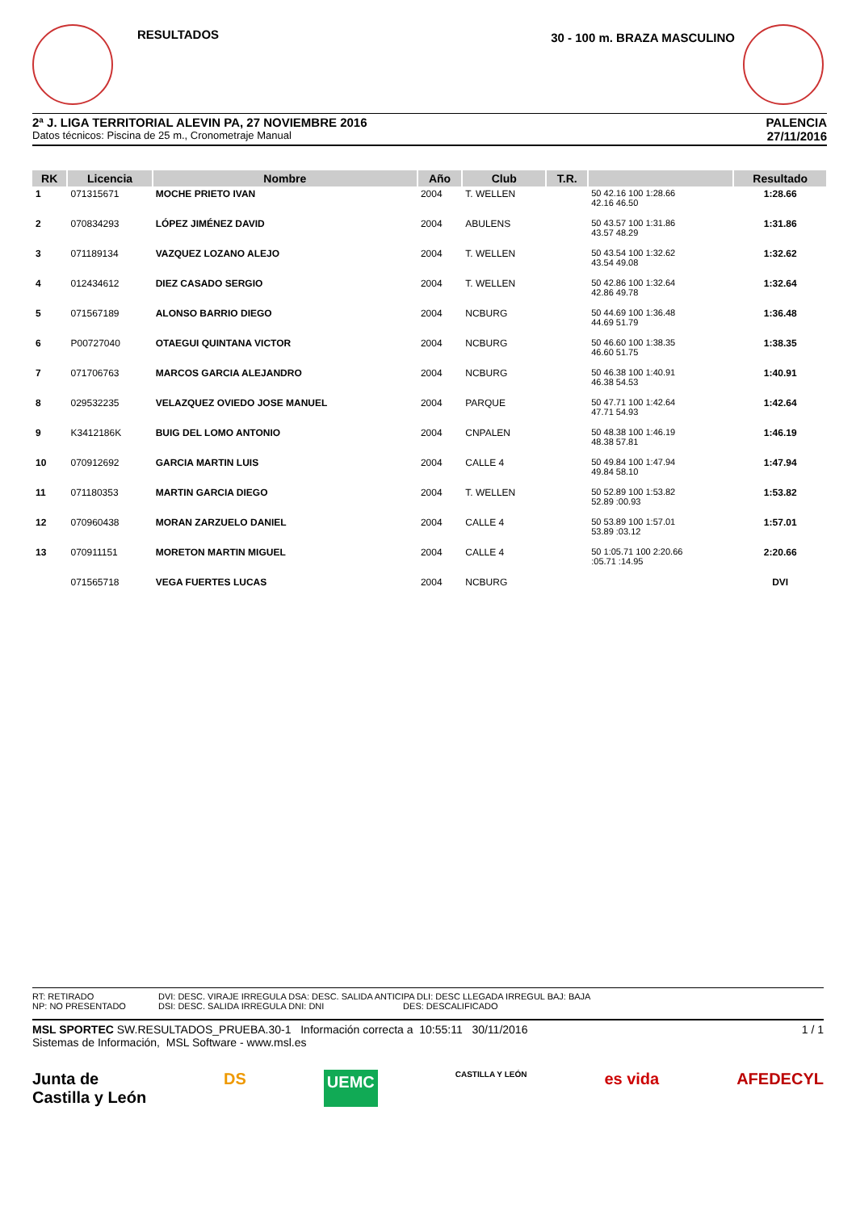RESULTADOS
30 - 100 m. BRAZA MASCULINO
2ª J. LIGA TERRITORIAL ALEVIN PA, 27 NOVIEMBRE 2016
Datos técnicos: Piscina de 25 m., Cronometraje Manual
PALENCIA
27/11/2016
| RK | Licencia | Nombre | Año | Club | T.R. | | Resultado |
| --- | --- | --- | --- | --- | --- | --- | --- |
| 1 | 071315671 | MOCHE PRIETO IVAN | 2004 | T. WELLEN | | 50 42.16 100 1:28.66 42.16 46.50 | 1:28.66 |
| 2 | 070834293 | LÓPEZ JIMÉNEZ DAVID | 2004 | ABULENS | | 50 43.57 100 1:31.86 43.57 48.29 | 1:31.86 |
| 3 | 071189134 | VAZQUEZ LOZANO ALEJO | 2004 | T. WELLEN | | 50 43.54 100 1:32.62 43.54 49.08 | 1:32.62 |
| 4 | 012434612 | DIEZ CASADO SERGIO | 2004 | T. WELLEN | | 50 42.86 100 1:32.64 42.86 49.78 | 1:32.64 |
| 5 | 071567189 | ALONSO BARRIO DIEGO | 2004 | NCBURG | | 50 44.69 100 1:36.48 44.69 51.79 | 1:36.48 |
| 6 | P00727040 | OTAEGUI QUINTANA VICTOR | 2004 | NCBURG | | 50 46.60 100 1:38.35 46.60 51.75 | 1:38.35 |
| 7 | 071706763 | MARCOS GARCIA ALEJANDRO | 2004 | NCBURG | | 50 46.38 100 1:40.91 46.38 54.53 | 1:40.91 |
| 8 | 029532235 | VELAZQUEZ OVIEDO JOSE MANUEL | 2004 | PARQUE | | 50 47.71 100 1:42.64 47.71 54.93 | 1:42.64 |
| 9 | K3412186K | BUIG DEL LOMO ANTONIO | 2004 | CNPALEN | | 50 48.38 100 1:46.19 48.38 57.81 | 1:46.19 |
| 10 | 070912692 | GARCIA MARTIN LUIS | 2004 | CALLE 4 | | 50 49.84 100 1:47.94 49.84 58.10 | 1:47.94 |
| 11 | 071180353 | MARTIN GARCIA DIEGO | 2004 | T. WELLEN | | 50 52.89 100 1:53.82 52.89 :00.93 | 1:53.82 |
| 12 | 070960438 | MORAN ZARZUELO DANIEL | 2004 | CALLE 4 | | 50 53.89 100 1:57.01 53.89 :03.12 | 1:57.01 |
| 13 | 070911151 | MORETON MARTIN MIGUEL | 2004 | CALLE 4 | | 50 1:05.71 100 2:20.66 :05.71 :14.95 | 2:20.66 |
| | 071565718 | VEGA FUERTES LUCAS | 2004 | NCBURG | | | DVI |
RT: RETIRADO
NP: NO PRESENTADO
DVI: DESC. VIRAJE IRREGULA DSA: DESC. SALIDA ANTICIPA DLI: DESC LLEGADA IRREGUL BAJ: BAJA
DSI: DESC. SALIDA IRREGULA DNI: DNI DES: DESCALIFICADO
MSL SPORTEC SW.RESULTADOS_PRUEBA.30-1 Información correcta a 10:55:11 30/11/2016
Sistemas de Información, MSL Software - www.msl.es
1 / 1
Junta de
Castilla y León DS UEMC CASTILLA Y LEÓN es vida AFEDECYL